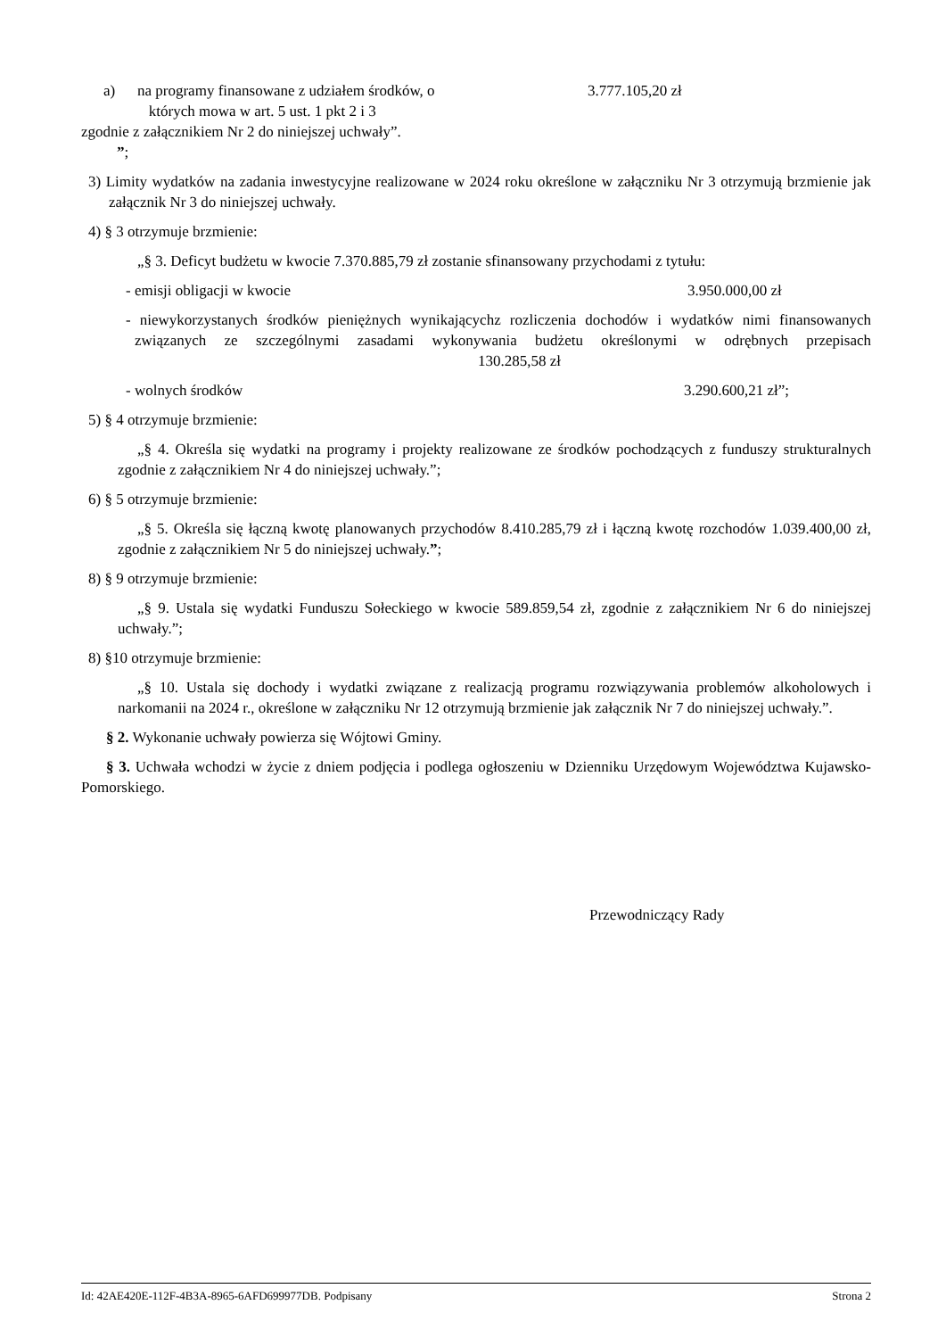a) na programy finansowane z udziałem środków, o
których mowa w art. 5 ust. 1 pkt 2 i 3
3.777.105,20 zł
zgodnie z załącznikiem Nr 2 do niniejszej uchwały”.
”;
3) Limity wydatków na zadania inwestycyjne realizowane w 2024 roku określone w załączniku Nr 3 otrzymują brzmienie jak załącznik Nr 3 do niniejszej uchwały.
4) § 3 otrzymuje brzmienie:
„§ 3. Deficyt budżetu w kwocie 7.370.885,79 zł zostanie sfinansowany przychodami z tytułu:
- emisji obligacji w kwocie 3.950.000,00 zł
- niewykorzystanych środków pieniężnych wynikającychz rozliczenia dochodów i wydatków nimi finansowanych związanych ze szczególnymi zasadami wykonywania budżetu określonymi w odrębnych przepisach 130.285,58 zł
- wolnych środków 3.290.600,21 zł”;
5) § 4 otrzymuje brzmienie:
„§ 4. Określa się wydatki na programy i projekty realizowane ze środków pochodzących z funduszy strukturalnych zgodnie z załącznikiem Nr 4 do niniejszej uchwały.”;
6) § 5 otrzymuje brzmienie:
„§ 5. Określa się łączną kwotę planowanych przychodów 8.410.285,79 zł i łączną kwotę rozchodów 1.039.400,00 zł, zgodnie z załącznikiem Nr 5 do niniejszej uchwały.”;
8) § 9 otrzymuje brzmienie:
„§ 9. Ustala się wydatki Funduszu Sołeckiego w kwocie 589.859,54 zł, zgodnie z załącznikiem Nr 6 do niniejszej uchwały.”;
8) §10 otrzymuje brzmienie:
„§ 10. Ustala się dochody i wydatki związane z realizacją programu rozwiązywania problemów alkoholowych i narkomanii na 2024 r., określone w załączniku Nr 12 otrzymują brzmienie jak załącznik Nr 7 do niniejszej uchwały.”.
§ 2. Wykonanie uchwały powierza się Wójtowi Gminy.
§ 3. Uchwała wchodzi w życie z dniem podjęcia i podlega ogłoszeniu w Dzienniku Urzędowym Województwa Kujawsko-Pomorskiego.
Przewodniczący Rady
Id: 42AE420E-112F-4B3A-8965-6AFD699977DB. Podpisany Strona 2